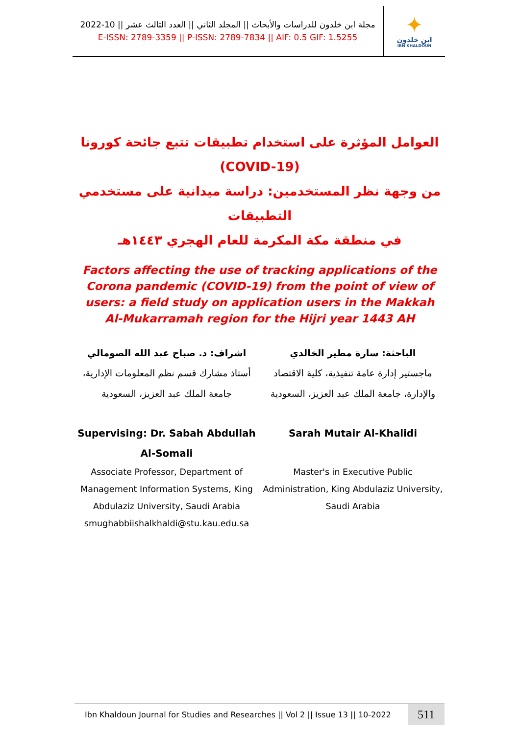مجلة ابن خلدون للدراسات والأبحاث || المجلد الثاني || العدد الثالث عشر || 10-2022
E-ISSN: 2789-3359 || P-ISSN: 2789-7834 || AIF: 0.5 GIF: 1.5255
✦
ابن خلدون
IBN KHALDOUN
العوامل المؤثرة على استخدام تطبيقات تتبع جائحة كورونا (COVID-19)
من وجهة نظر المستخدمين: دراسة ميدانية على مستخدمي التطبيقات
في منطقة مكة المكرمة للعام الهجري ١٤٤٣هـ
Factors affecting the use of tracking applications of the Corona pandemic (COVID-19) from the point of view of users: a field study on application users in the Makkah Al-Mukarramah region for the Hijri year 1443 AH
الباحثة: سارة مطير الخالدي
ماجستير إدارة عامة تنفيذية، كلية الاقتصاد والإدارة، جامعة الملك عبد العزيز، السعودية
Sarah Mutair Al-Khalidi
Master's in Executive Public Administration, King Abdulaziz University, Saudi Arabia
اشراف: د. صباح عبد الله الصومالي
أستاذ مشارك قسم نظم المعلومات الإدارية، جامعة الملك عبد العزيز، السعودية
Supervising: Dr. Sabah Abdullah Al-Somali
Associate Professor, Department of Management Information Systems, King Abdulaziz University, Saudi Arabia
smughabbiishalkhaldi@stu.kau.edu.sa
Ibn Khaldoun Journal for Studies and Researches || Vol 2 || Issue 13 || 10-2022
511